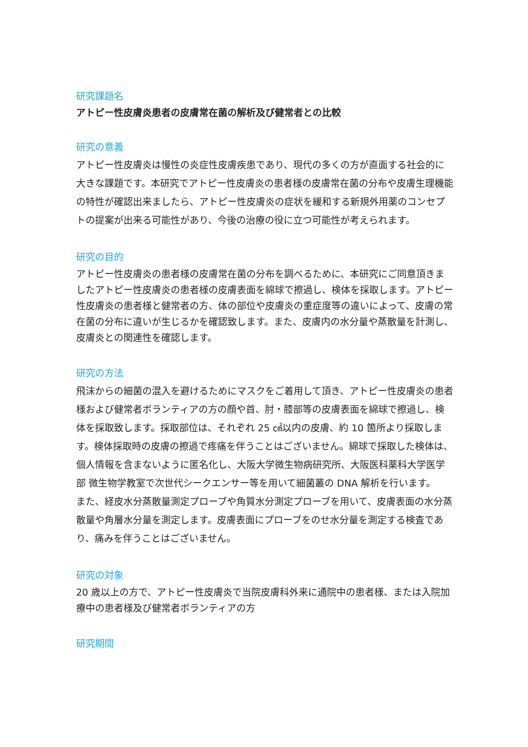研究課題名
アトピー性皮膚炎患者の皮膚常在菌の解析及び健常者との比較
研究の意義
アトピー性皮膚炎は慢性の炎症性皮膚疾患であり、現代の多くの方が直面する社会的に大きな課題です。本研究でアトピー性皮膚炎の患者様の皮膚常在菌の分布や皮膚生理機能の特性が確認出来ましたら、アトピー性皮膚炎の症状を緩和する新規外用薬のコンセプトの提案が出来る可能性があり、今後の治療の役に立つ可能性が考えられます。
研究の目的
アトピー性皮膚炎の患者様の皮膚常在菌の分布を調べるために、本研究にご同意頂きましたアトピー性皮膚炎の患者様の皮膚表面を綿球で擦過し、検体を採取します。アトピー性皮膚炎の患者様と健常者の方、体の部位や皮膚炎の重症度等の違いによって、皮膚の常在菌の分布に違いが生じるかを確認致します。また、皮膚内の水分量や蒸散量を計測し、皮膚炎との関連性を確認します。
研究の方法
飛沫からの細菌の混入を避けるためにマスクをご着用して頂き、アトピー性皮膚炎の患者様および健常者ボランティアの方の顔や首、肘・膝部等の皮膚表面を綿球で擦過し、検体を採取致します。採取部位は、それぞれ 25 ㎠以内の皮膚、約 10 箇所より採取します。検体採取時の皮膚の擦過で疼痛を伴うことはございません。綿球で採取した検体は、個人情報を含まないように匿名化し、大阪大学微生物病研究所、大阪医科薬科大学医学部 微生物学教室で次世代シークエンサー等を用いて細菌叢の DNA 解析を行います。
また、経皮水分蒸散量測定プローブや角質水分測定プローブを用いて、皮膚表面の水分蒸散量や角層水分量を測定します。皮膚表面にプローブをのせ水分量を測定する検査であり、痛みを伴うことはございません。
研究の対象
20 歳以上の方で、アトピー性皮膚炎で当院皮膚科外来に通院中の患者様、または入院加療中の患者様及び健常者ボランティアの方
研究期間